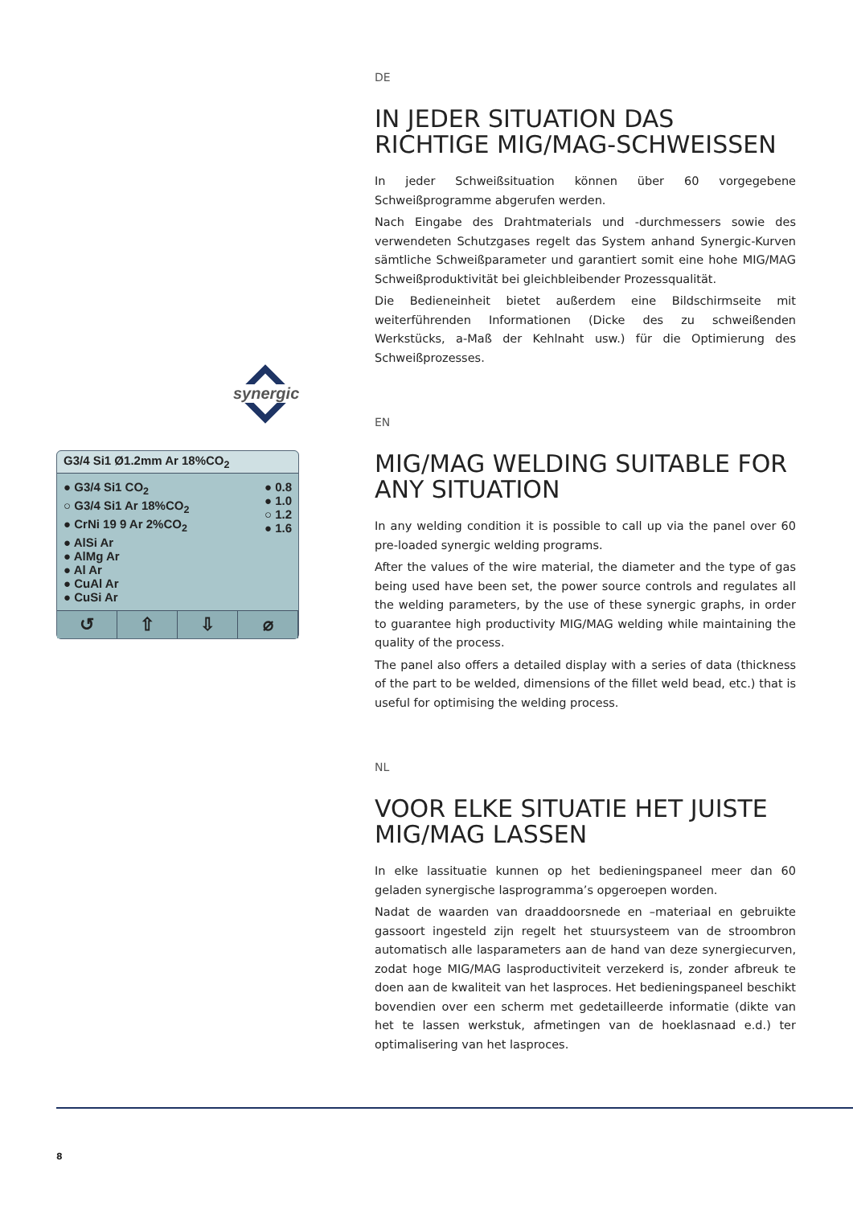synergic
G3/4 Si1 Ø1.2mm Ar 18%CO<sub>2</sub>
● G3/4 Si1 CO<sub>2</sub>
○ G3/4 Si1 Ar 18%CO<sub>2</sub>
● CrNi 19 9 Ar 2%CO<sub>2</sub>
● AlSi Ar
● AlMg Ar
● Al Ar
● CuAl Ar
● CuSi Ar
● 0.8
● 1.0
○ 1.2
● 1.6
↺ ⇧ ⇩ ⌀
DE
IN JEDER SITUATION DAS RICHTIGE MIG/MAG-SCHWEISSEN
In jeder Schweißsituation können über 60 vorgegebene Schweißprogramme abgerufen werden.
Nach Eingabe des Drahtmaterials und -durchmessers sowie des verwendeten Schutzgases regelt das System anhand Synergic-Kurven sämtliche Schweißparameter und garantiert somit eine hohe MIG/MAG Schweißproduktivität bei gleichbleibender Prozessqualität.
Die Bedieneinheit bietet außerdem eine Bildschirmseite mit weiterführenden Informationen (Dicke des zu schweißenden Werkstücks, a-Maß der Kehlnaht usw.) für die Optimierung des Schweißprozesses.
EN
MIG/MAG WELDING SUITABLE FOR ANY SITUATION
In any welding condition it is possible to call up via the panel over 60 pre-loaded synergic welding programs.
After the values of the wire material, the diameter and the type of gas being used have been set, the power source controls and regulates all the welding parameters, by the use of these synergic graphs, in order to guarantee high productivity MIG/MAG welding while maintaining the quality of the process.
The panel also offers a detailed display with a series of data (thickness of the part to be welded, dimensions of the fillet weld bead, etc.) that is useful for optimising the welding process.
NL
VOOR ELKE SITUATIE HET JUISTE MIG/MAG LASSEN
In elke lassituatie kunnen op het bedieningspaneel meer dan 60 geladen synergische lasprogramma’s opgeroepen worden.
Nadat de waarden van draaddoorsnede en –materiaal en gebruikte gassoort ingesteld zijn regelt het stuursysteem van de stroombron automatisch alle lasparameters aan de hand van deze synergiecurven, zodat hoge MIG/MAG lasproductiviteit verzekerd is, zonder afbreuk te doen aan de kwaliteit van het lasproces. Het bedieningspaneel beschikt bovendien over een scherm met gedetailleerde informatie (dikte van het te lassen werkstuk, afmetingen van de hoeklasnaad e.d.) ter optimalisering van het lasproces.
8